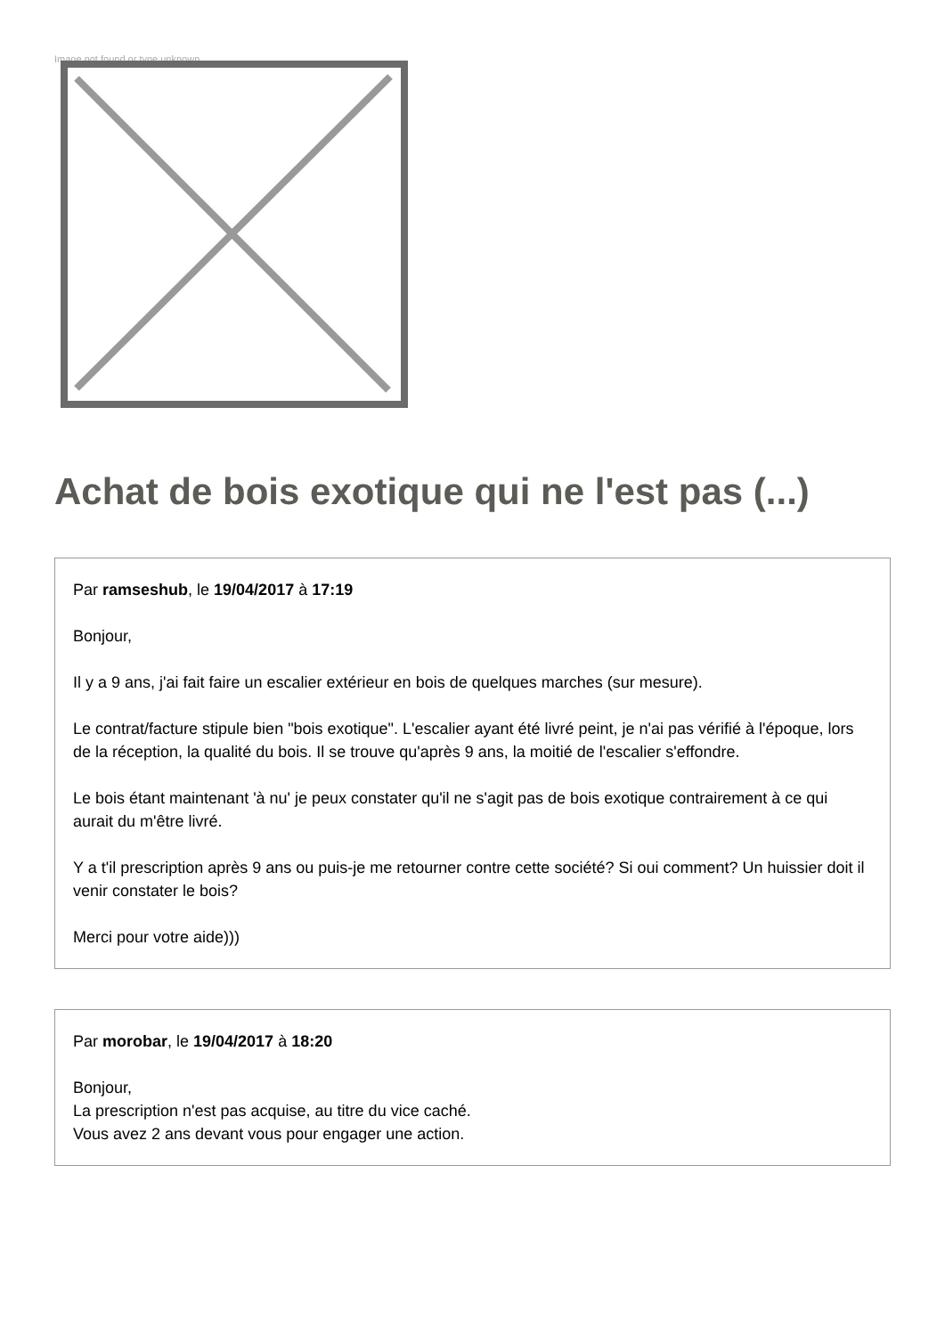Image not found or type unknown
Achat de bois exotique qui ne l'est pas (...)
Par ramseshub, le 19/04/2017 à 17:19
Bonjour,
Il y a 9 ans, j'ai fait faire un escalier extérieur en bois de quelques marches (sur mesure).
Le contrat/facture stipule bien "bois exotique". L'escalier ayant été livré peint, je n'ai pas vérifié à l'époque, lors de la réception, la qualité du bois. Il se trouve qu'après 9 ans, la moitié de l'escalier s'effondre.
Le bois étant maintenant 'à nu' je peux constater qu'il ne s'agit pas de bois exotique contrairement à ce qui aurait du m'être livré.
Y a t'il prescription après 9 ans ou puis-je me retourner contre cette société? Si oui comment? Un huissier doit il venir constater le bois?
Merci pour votre aide)))
Par morobar, le 19/04/2017 à 18:20
Bonjour,
La prescription n'est pas acquise, au titre du vice caché.
Vous avez 2 ans devant vous pour engager une action.